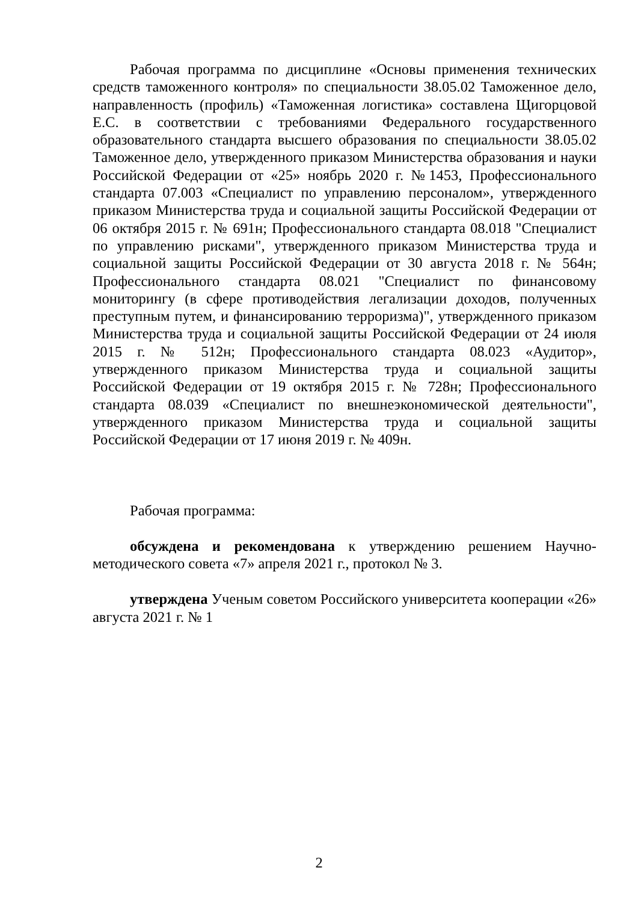Рабочая программа по дисциплине «Основы применения технических средств таможенного контроля» по специальности 38.05.02 Таможенное дело, направленность (профиль) «Таможенная логистика» составлена Щигорцовой Е.С. в соответствии с требованиями Федерального государственного образовательного стандарта высшего образования по специальности 38.05.02 Таможенное дело, утвержденного приказом Министерства образования и науки Российской Федерации от «25» ноябрь 2020 г. №1453, Профессионального стандарта 07.003 «Специалист по управлению персоналом», утвержденного приказом Министерства труда и социальной защиты Российской Федерации от 06 октября 2015 г. № 691н; Профессионального стандарта 08.018 "Специалист по управлению рисками", утвержденного приказом Министерства труда и социальной защиты Российской Федерации от 30 августа 2018 г. № 564н; Профессионального стандарта 08.021 "Специалист по финансовому мониторингу (в сфере противодействия легализации доходов, полученных преступным путем, и финансированию терроризма)", утвержденного приказом Министерства труда и социальной защиты Российской Федерации от 24 июля 2015 г. № 512н; Профессионального стандарта 08.023 «Аудитор», утвержденного приказом Министерства труда и социальной защиты Российской Федерации от 19 октября 2015 г. № 728н; Профессионального стандарта 08.039 «Специалист по внешнеэкономической деятельности", утвержденного приказом Министерства труда и социальной защиты Российской Федерации от 17 июня 2019 г. № 409н.
Рабочая программа:
обсуждена и рекомендована к утверждению решением Научно-методического совета «7» апреля 2021 г., протокол № 3.
утверждена Ученым советом Российского университета кооперации «26» августа 2021 г. № 1
2